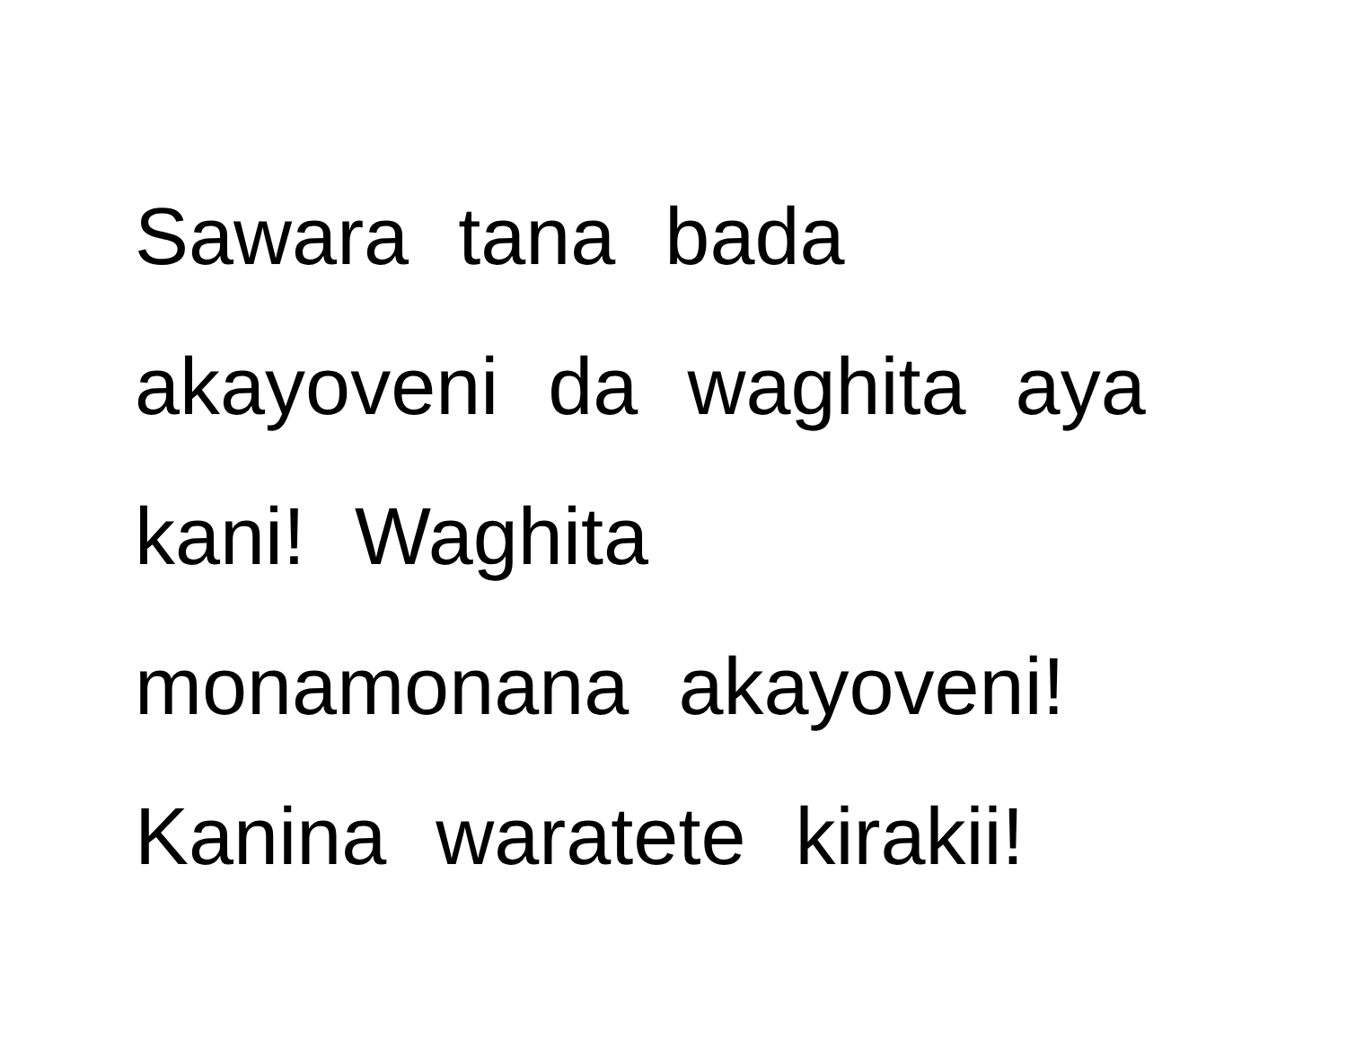Sawara tana bada
akayoveni da waghita aya
kani! Waghita
monamonana akayoveni!
Kanina waratete kirakii!